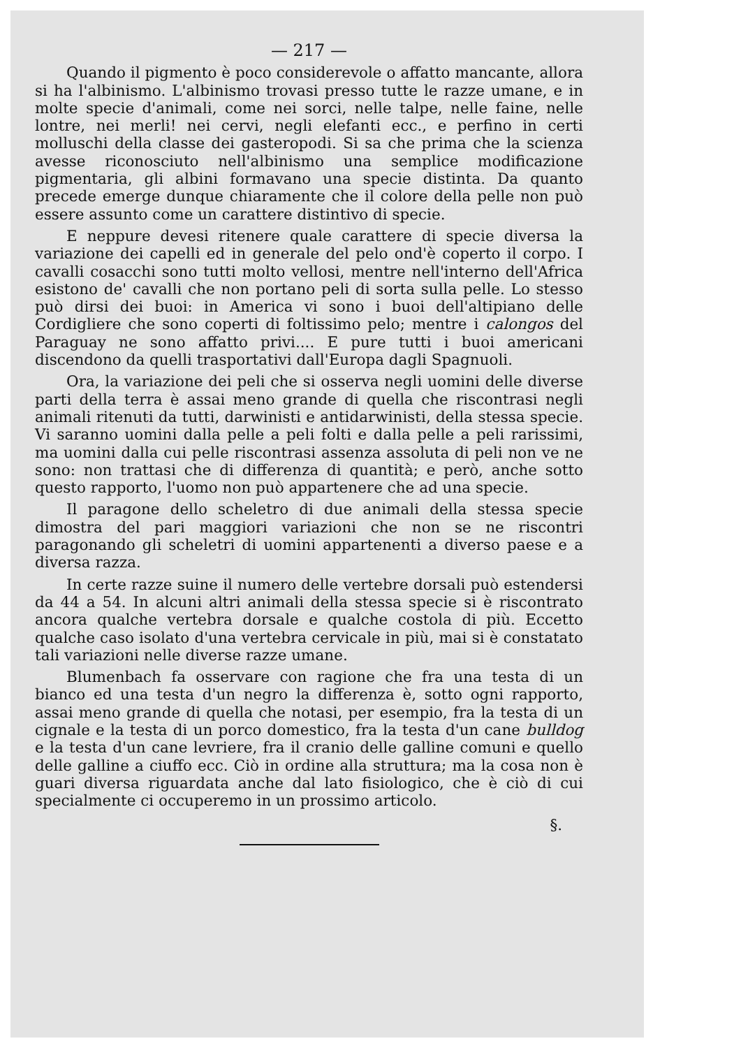— 217 —
Quando il pigmento è poco considerevole o affatto mancante, allora si ha l'albinismo. L'albinismo trovasi presso tutte le razze umane, e in molte specie d'animali, come nei sorci, nelle talpe, nelle faine, nelle lontre, nei merli! nei cervi, negli elefanti ecc., e perfino in certi molluschi della classe dei gasteropodi. Si sa che prima che la scienza avesse riconosciuto nell'albinismo una semplice modificazione pigmentaria, gli albini formavano una specie distinta. Da quanto precede emerge dunque chiaramente che il colore della pelle non può essere assunto come un carattere distintivo di specie.
E neppure devesi ritenere quale carattere di specie diversa la variazione dei capelli ed in generale del pelo ond'è coperto il corpo. I cavalli cosacchi sono tutti molto vellosi, mentre nell'interno dell'Africa esistono de' cavalli che non portano peli di sorta sulla pelle. Lo stesso può dirsi dei buoi: in America vi sono i buoi dell'altipiano delle Cordigliere che sono coperti di foltissimo pelo; mentre i calongos del Paraguay ne sono affatto privi.... E pure tutti i buoi americani discendono da quelli trasportativi dall'Europa dagli Spagnuoli.
Ora, la variazione dei peli che si osserva negli uomini delle diverse parti della terra è assai meno grande di quella che riscontrasi negli animali ritenuti da tutti, darwinisti e antidarwinisti, della stessa specie. Vi saranno uomini dalla pelle a peli folti e dalla pelle a peli rarissimi, ma uomini dalla cui pelle riscontrasi assenza assoluta di peli non ve ne sono: non trattasi che di differenza di quantità; e però, anche sotto questo rapporto, l'uomo non può appartenere che ad una specie.
Il paragone dello scheletro di due animali della stessa specie dimostra del pari maggiori variazioni che non se ne riscontri paragonando gli scheletri di uomini appartenenti a diverso paese e a diversa razza.
In certe razze suine il numero delle vertebre dorsali può estendersi da 44 a 54. In alcuni altri animali della stessa specie si è riscontrato ancora qualche vertebra dorsale e qualche costola di più. Eccetto qualche caso isolato d'una vertebra cervicale in più, mai si è constatato tali variazioni nelle diverse razze umane.
Blumenbach fa osservare con ragione che fra una testa di un bianco ed una testa d'un negro la differenza è, sotto ogni rapporto, assai meno grande di quella che notasi, per esempio, fra la testa di un cignale e la testa di un porco domestico, fra la testa d'un cane bulldog e la testa d'un cane levriere, fra il cranio delle galline comuni e quello delle galline a ciuffo ecc. Ciò in ordine alla struttura; ma la cosa non è guari diversa riguardata anche dal lato fisiologico, che è ciò di cui specialmente ci occuperemo in un prossimo articolo.
§.